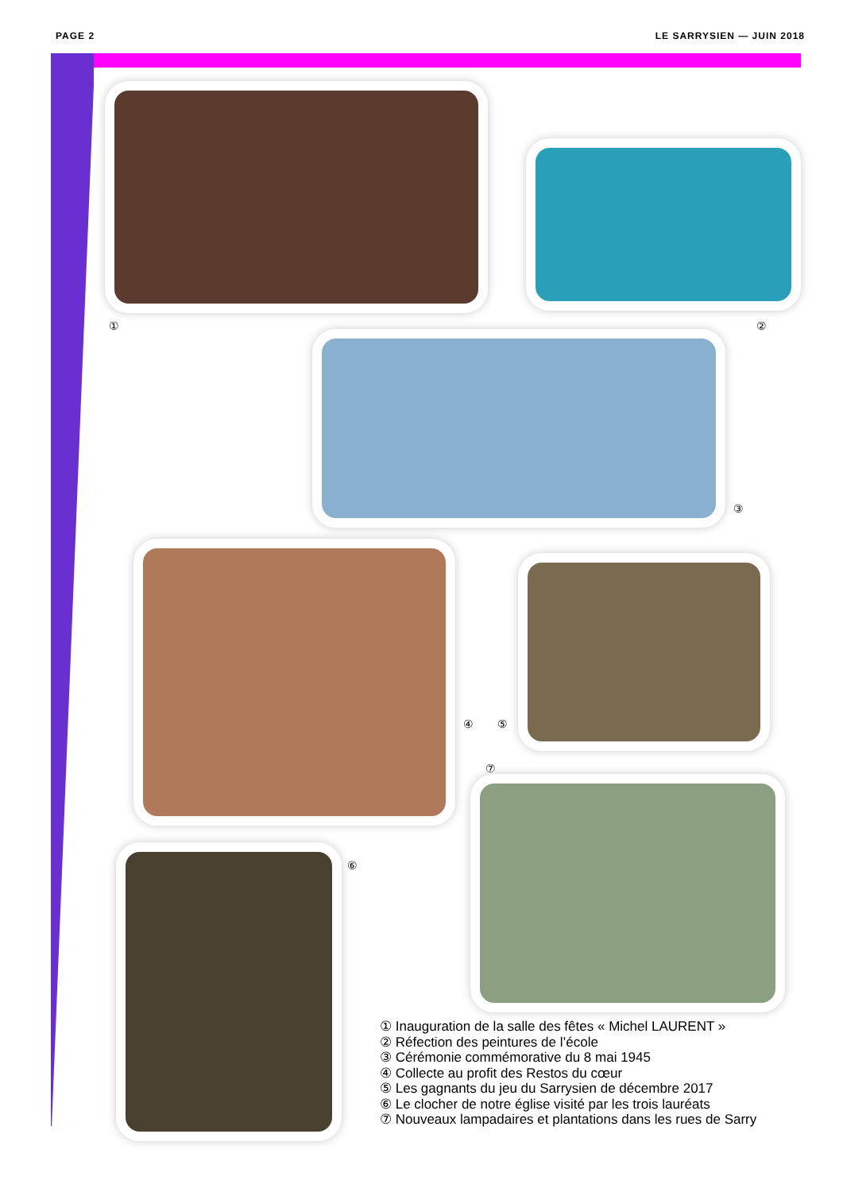PAGE 2 LE SARRYSIEN — JUIN 2018
① ②
③
④ ⑤
⑦
⑥
① Inauguration de la salle des fêtes « Michel LAURENT »
② Réfection des peintures de l’école
③ Cérémonie commémorative du 8 mai 1945
④ Collecte au profit des Restos du cœur
⑤ Les gagnants du jeu du Sarrysien de décembre 2017
⑥ Le clocher de notre église visité par les trois lauréats
⑦ Nouveaux lampadaires et plantations dans les rues de Sarry